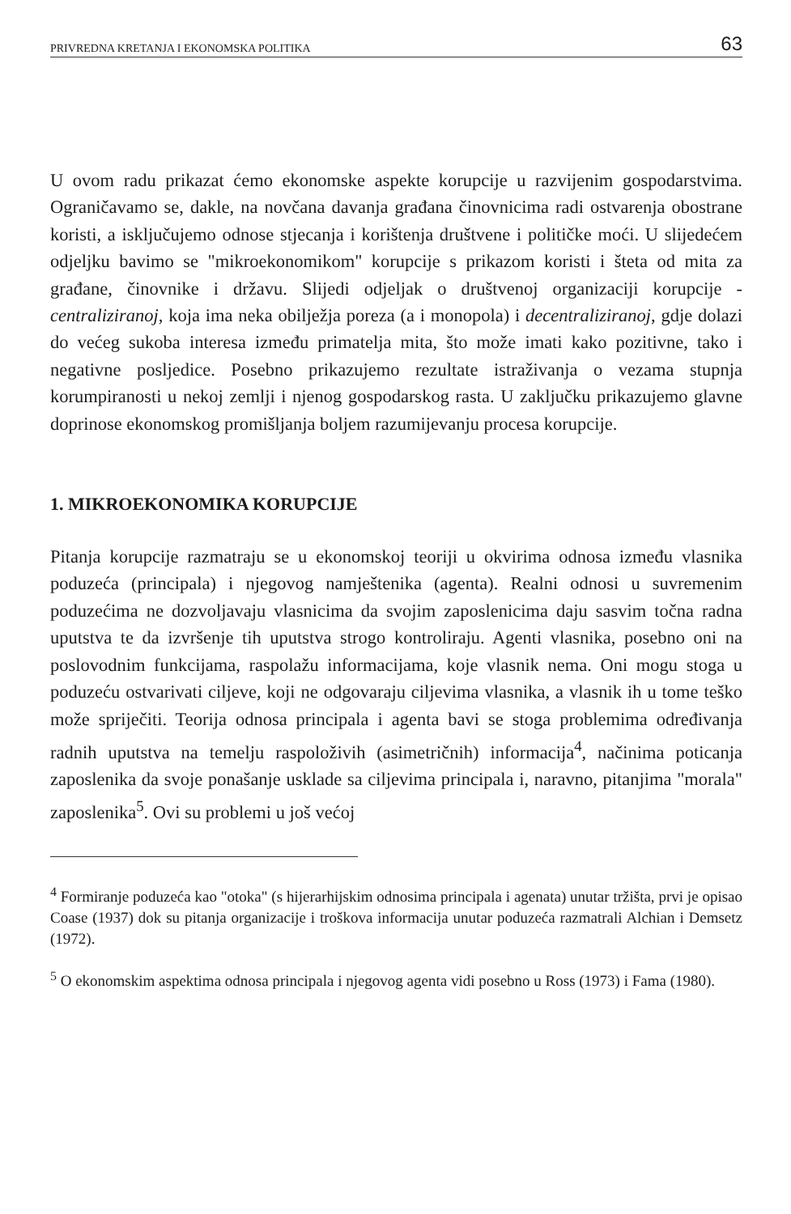PRIVREDNA KRETANJA I EKONOMSKA POLITIKA 63
U ovom radu prikazat ćemo ekonomske aspekte korupcije u razvijenim gospodarstvima. Ograničavamo se, dakle, na novčana davanja građana činovnicima radi ostvarenja obostrane koristi, a isključujemo odnose stjecanja i korištenja društvene i političke moći. U slijedećem odjeljku bavimo se "mikroekonomikom" korupcije s prikazom koristi i šteta od mita za građane, činovnike i državu. Slijedi odjeljak o društvenoj organizaciji korupcije - centraliziranoj, koja ima neka obilježja poreza (a i monopola) i decentraliziranoj, gdje dolazi do većeg sukoba interesa između primatelja mita, što može imati kako pozitivne, tako i negativne posljedice. Posebno prikazujemo rezultate istraživanja o vezama stupnja korumpiranosti u nekoj zemlji i njenog gospodarskog rasta. U zaključku prikazujemo glavne doprinose ekonomskog promišljanja boljem razumijevanju procesa korupcije.
1. MIKROEKONOMIKA KORUPCIJE
Pitanja korupcije razmatraju se u ekonomskoj teoriji u okvirima odnosa između vlasnika poduzeća (principala) i njegovog namještenika (agenta). Realni odnosi u suvremenim poduzećima ne dozvoljavaju vlasnicima da svojim zaposlenicima daju sasvim točna radna uputstva te da izvršenje tih uputstva strogo kontroliraju. Agenti vlasnika, posebno oni na poslovodnim funkcijama, raspolažu informacijama, koje vlasnik nema. Oni mogu stoga u poduzeću ostvarivati ciljeve, koji ne odgovaraju ciljevima vlasnika, a vlasnik ih u tome teško može spriječiti. Teorija odnosa principala i agenta bavi se stoga problemima određivanja radnih uputstva na temelju raspoloživih (asimetričnih) informacija<sup>4</sup>, načinima poticanja zaposlenika da svoje ponašanje usklade sa ciljevima principala i, naravno, pitanjima "morala" zaposlenika<sup>5</sup>. Ovi su problemi u još većoj
<sup>4</sup> Formiranje poduzeća kao "otoka" (s hijerarhijskim odnosima principala i agenata) unutar tržišta, prvi je opisao Coase (1937) dok su pitanja organizacije i troškova informacija unutar poduzeća razmatrali Alchian i Demsetz (1972).
<sup>5</sup> O ekonomskim aspektima odnosa principala i njegovog agenta vidi posebno u Ross (1973) i Fama (1980).